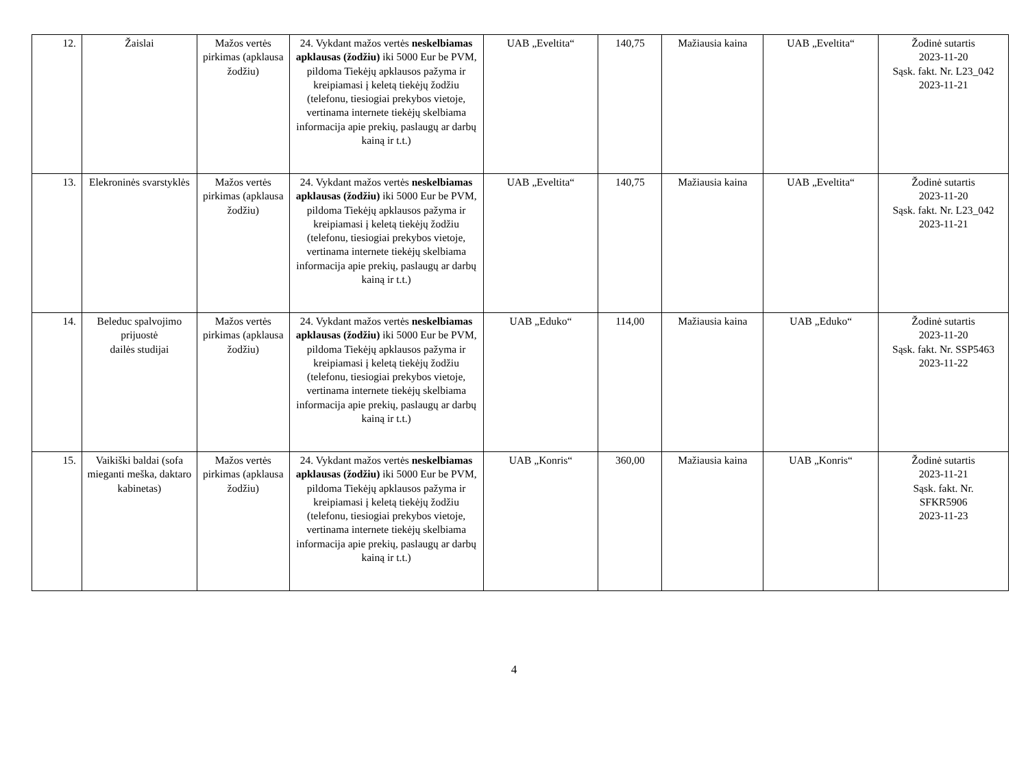| 12. | Žaislai | Mažos vertės pirkimas (apklausa žodžiu) | 24. Vykdant mažos vertės neskelbiamas apklausas (žodžiu) iki 5000 Eur be PVM, pildoma Tiekėjų apklausos pažyma ir kreipiamasi į keletą tiekėjų žodžiu (telefonu, tiesiogiai prekybos vietoje, vertinama internete tiekėjų skelbiama informacija apie prekių, paslaugų ar darbų kainą ir t.t.) | UAB „Eveltita“ | 140,75 | Mažiausia kaina | UAB „Eveltita“ | Žodinė sutartis 2023-11-20 Sąsk. fakt. Nr. L23_042 2023-11-21 |
| 13. | Elekroninės svarstyklės | Mažos vertės pirkimas (apklausa žodžiu) | 24. Vykdant mažos vertės neskelbiamas apklausas (žodžiu) iki 5000 Eur be PVM, pildoma Tiekėjų apklausos pažyma ir kreipiamasi į keletą tiekėjų žodžiu (telefonu, tiesiogiai prekybos vietoje, vertinama internete tiekėjų skelbiama informacija apie prekių, paslaugų ar darbų kainą ir t.t.) | UAB „Eveltita“ | 140,75 | Mažiausia kaina | UAB „Eveltita“ | Žodinė sutartis 2023-11-20 Sąsk. fakt. Nr. L23_042 2023-11-21 |
| 14. | Beleduc spalvojimo prijuostė dailės studijai | Mažos vertės pirkimas (apklausa žodžiu) | 24. Vykdant mažos vertės neskelbiamas apklausas (žodžiu) iki 5000 Eur be PVM, pildoma Tiekėjų apklausos pažyma ir kreipiamasi į keletą tiekėjų žodžiu (telefonu, tiesiogiai prekybos vietoje, vertinama internete tiekėjų skelbiama informacija apie prekių, paslaugų ar darbų kainą ir t.t.) | UAB „Eduko“ | 114,00 | Mažiausia kaina | UAB „Eduko“ | Žodinė sutartis 2023-11-20 Sąsk. fakt. Nr. SSP5463 2023-11-22 |
| 15. | Vaikiški baldai (sofa mieganti meška, daktaro kabinetas) | Mažos vertės pirkimas (apklausa žodžiu) | 24. Vykdant mažos vertės neskelbiamas apklausas (žodžiu) iki 5000 Eur be PVM, pildoma Tiekėjų apklausos pažyma ir kreipiamasi į keletą tiekėjų žodžiu (telefonu, tiesiogiai prekybos vietoje, vertinama internete tiekėjų skelbiama informacija apie prekių, paslaugų ar darbų kainą ir t.t.) | UAB „Konris“ | 360,00 | Mažiausia kaina | UAB „Konris“ | Žodinė sutartis 2023-11-21 Sąsk. fakt. Nr. SFKR5906 2023-11-23 |
4